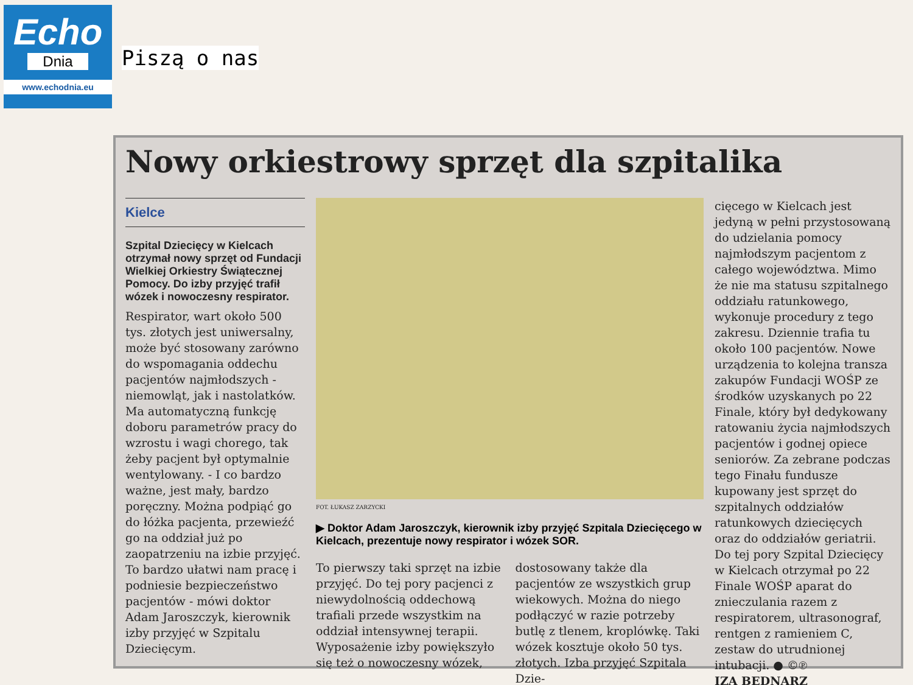Echo
Dnia
www.echodnia.eu
Piszą o nas
Nowy orkiestrowy sprzęt dla szpitalika
Kielce
Szpital Dziecięcy w Kielcach otrzymał nowy sprzęt od Fundacji Wielkiej Orkiestry Świątecznej Pomocy. Do izby przyjęć trafił wózek i nowoczesny respirator.
Respirator, wart około 500 tys. złotych jest uniwersalny, może być stosowany zarówno do wspomagania oddechu pacjentów najmłodszych - niemowląt, jak i nastolatków. Ma automatyczną funkcję doboru parametrów pracy do wzrostu i wagi chorego, tak żeby pacjent był optymalnie wentylowany. - I co bardzo ważne, jest mały, bardzo poręczny. Można podpiąć go do łóżka pacjenta, przewieźć go na oddział już po zaopatrzeniu na izbie przyjęć. To bardzo ułatwi nam pracę i podniesie bezpieczeństwo pacjentów - mówi doktor Adam Jaroszczyk, kierownik izby przyjęć w Szpitalu Dziecięcym.
FOT. ŁUKASZ ZARZYCKI
▶ Doktor Adam Jaroszczyk, kierownik izby przyjęć Szpitala Dziecięcego w Kielcach, prezentuje nowy respirator i wózek SOR.
To pierwszy taki sprzęt na izbie przyjęć. Do tej pory pacjenci z niewydolnością oddechową trafiali przede wszystkim na oddział intensywnej terapii. Wyposażenie izby powiększyło się też o nowoczesny wózek,
dostosowany także dla pacjentów ze wszystkich grup wiekowych. Można do niego podłączyć w razie potrzeby butlę z tlenem, kroplówkę. Taki wózek kosztuje około 50 tys. złotych. Izba przyjęć Szpitala Dzie-
cięcego w Kielcach jest jedyną w pełni przystosowaną do udzielania pomocy najmłodszym pacjentom z całego województwa. Mimo że nie ma statusu szpitalnego oddziału ratunkowego, wykonuje procedury z tego zakresu. Dziennie trafia tu około 100 pacjentów. Nowe urządzenia to kolejna transza zakupów Fundacji WOŚP ze środków uzyskanych po 22 Finale, który był dedykowany ratowaniu życia najmłodszych pacjentów i godnej opiece seniorów. Za zebrane podczas tego Finału fundusze kupowany jest sprzęt do szpitalnych oddziałów ratunkowych dziecięcych oraz do oddziałów geriatrii.
Do tej pory Szpital Dziecięcy w Kielcach otrzymał po 22 Finale WOŚP aparat do znieczulania razem z respiratorem, ultrasonograf, rentgen z ramieniem C, zestaw do utrudnionej intubacji. ● ©℗
IZA BEDNARZ